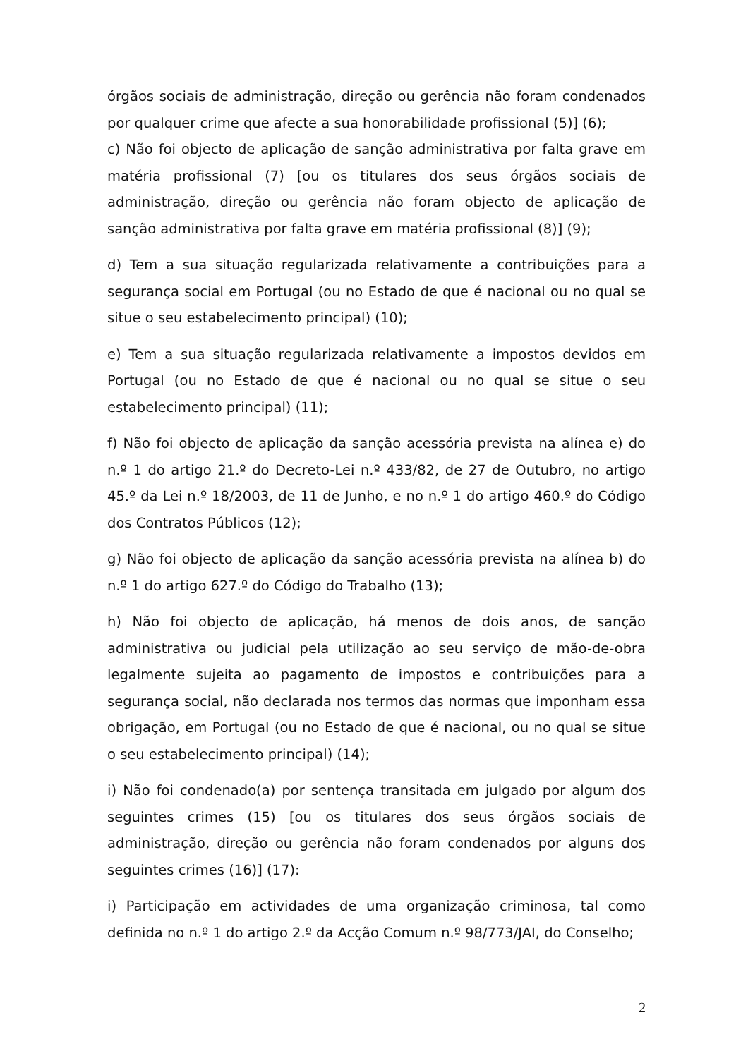órgãos sociais de administração, direção ou gerência não foram condenados por qualquer crime que afecte a sua honorabilidade profissional (5)] (6);
c) Não foi objecto de aplicação de sanção administrativa por falta grave em matéria profissional (7) [ou os titulares dos seus órgãos sociais de administração, direção ou gerência não foram objecto de aplicação de sanção administrativa por falta grave em matéria profissional (8)] (9);
d) Tem a sua situação regularizada relativamente a contribuições para a segurança social em Portugal (ou no Estado de que é nacional ou no qual se situe o seu estabelecimento principal) (10);
e) Tem a sua situação regularizada relativamente a impostos devidos em Portugal (ou no Estado de que é nacional ou no qual se situe o seu estabelecimento principal) (11);
f) Não foi objecto de aplicação da sanção acessória prevista na alínea e) do n.º 1 do artigo 21.º do Decreto-Lei n.º 433/82, de 27 de Outubro, no artigo 45.º da Lei n.º 18/2003, de 11 de Junho, e no n.º 1 do artigo 460.º do Código dos Contratos Públicos (12);
g) Não foi objecto de aplicação da sanção acessória prevista na alínea b) do n.º 1 do artigo 627.º do Código do Trabalho (13);
h) Não foi objecto de aplicação, há menos de dois anos, de sanção administrativa ou judicial pela utilização ao seu serviço de mão-de-obra legalmente sujeita ao pagamento de impostos e contribuições para a segurança social, não declarada nos termos das normas que imponham essa obrigação, em Portugal (ou no Estado de que é nacional, ou no qual se situe o seu estabelecimento principal) (14);
i) Não foi condenado(a) por sentença transitada em julgado por algum dos seguintes crimes (15) [ou os titulares dos seus órgãos sociais de administração, direção ou gerência não foram condenados por alguns dos seguintes crimes (16)] (17):
i) Participação em actividades de uma organização criminosa, tal como definida no n.º 1 do artigo 2.º da Acção Comum n.º 98/773/JAI, do Conselho;
2